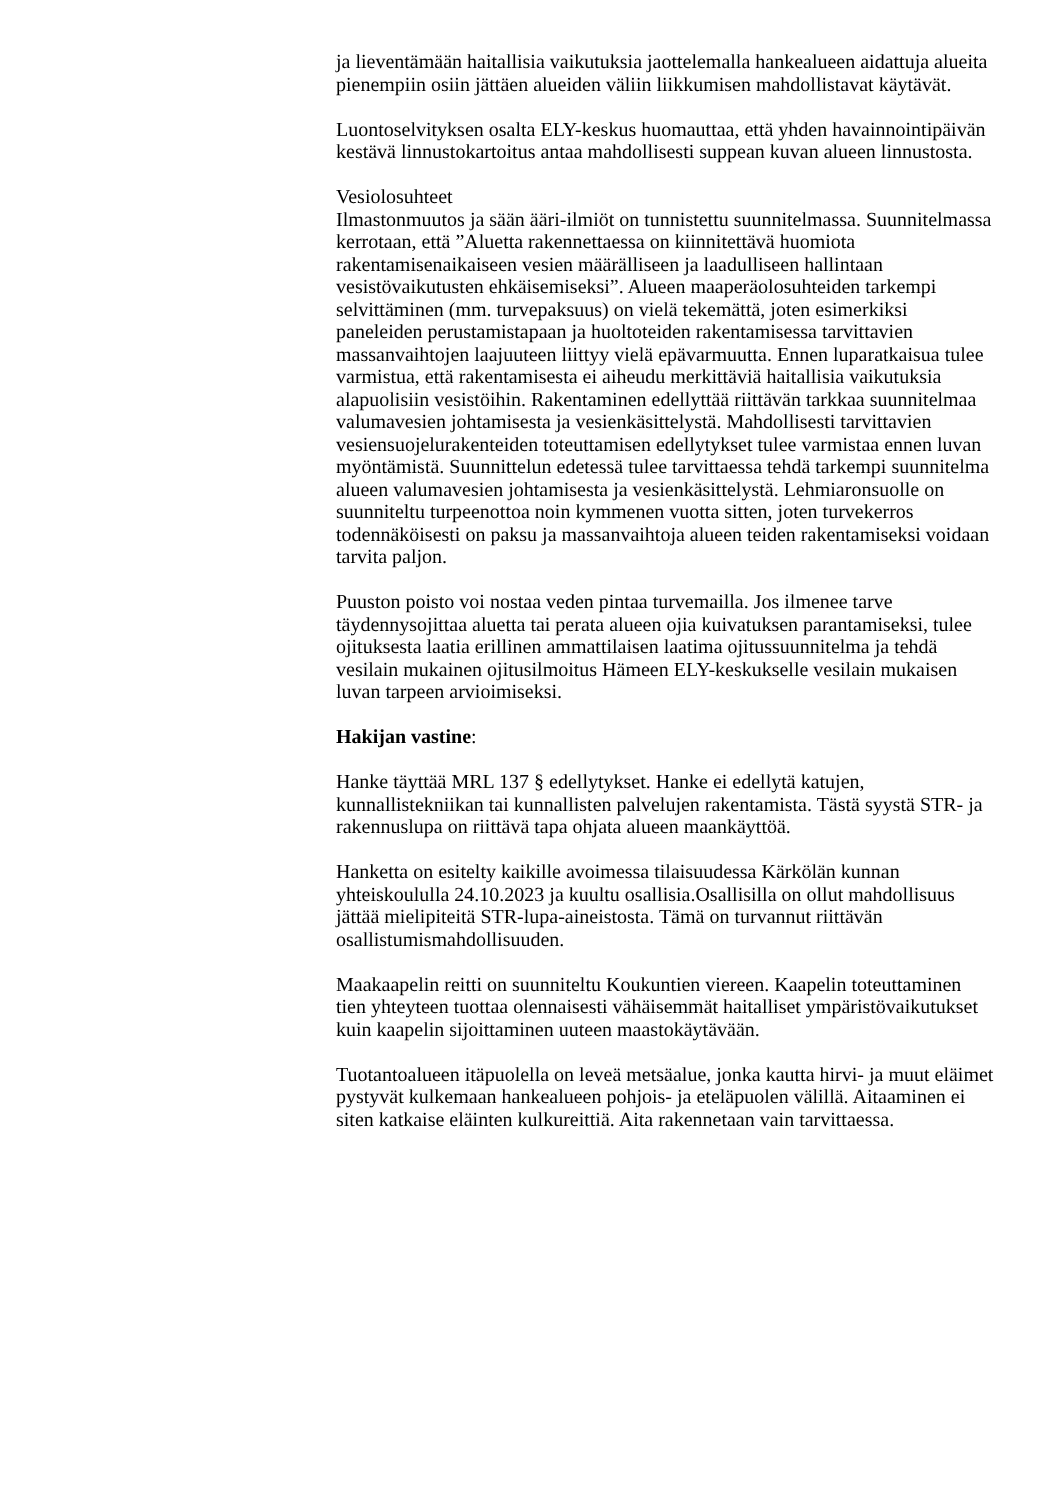ja lieventämään haitallisia vaikutuksia jaottelemalla hankealueen aidattuja alueita pienempiin osiin jättäen alueiden väliin liikkumisen mahdollistavat käytävät.
Luontoselvityksen osalta ELY-keskus huomauttaa, että yhden havainnointipäivän kestävä linnustokartoitus antaa mahdollisesti suppean kuvan alueen linnustosta.
Vesiolosuhteet
Ilmastonmuutos ja sään ääri-ilmiöt on tunnistettu suunnitelmassa. Suunnitelmassa kerrotaan, että ”Aluetta rakennettaessa on kiinnitettävä huomiota rakentamisenaikaiseen vesien määrälliseen ja laadulliseen hallintaan vesistövaikutusten ehkäisemiseksi”. Alueen maaperäolosuhteiden tarkempi selvittäminen (mm. turvepaksuus) on vielä tekemättä, joten esimerkiksi paneleiden perustamistapaan ja huoltoteiden rakentamisessa tarvittavien massanvaihtojen laajuuteen liittyy vielä epävarmuutta. Ennen luparatkaisua tulee varmistua, että rakentamisesta ei aiheudu merkittäviä haitallisia vaikutuksia alapuolisiin vesistöihin. Rakentaminen edellyttää riittävän tarkkaa suunnitelmaa valumavesien johtamisesta ja vesienkäsittelystä. Mahdollisesti tarvittavien vesiensuojelurakenteiden toteuttamisen edellytykset tulee varmistaa ennen luvan myöntämistä. Suunnittelun edetessä tulee tarvittaessa tehdä tarkempi suunnitelma alueen valumavesien johtamisesta ja vesienkäsittelystä. Lehmiaronsuolle on suunniteltu turpeenottoa noin kymmenen vuotta sitten, joten turvekerros todennäköisesti on paksu ja massanvaihtoja alueen teiden rakentamiseksi voidaan tarvita paljon.
Puuston poisto voi nostaa veden pintaa turvemailla. Jos ilmenee tarve täydennysojittaa aluetta tai perata alueen ojia kuivatuksen parantamiseksi, tulee ojituksesta laatia erillinen ammattilaisen laatima ojitussuunnitelma ja tehdä vesilain mukainen ojitusilmoitus Hämeen ELY-keskukselle vesilain mukaisen luvan tarpeen arvioimiseksi.
Hakijan vastine:
Hanke täyttää MRL 137 § edellytykset. Hanke ei edellytä katujen, kunnallistekniikan tai kunnallisten palvelujen rakentamista. Tästä syystä STR- ja rakennuslupa on riittävä tapa ohjata alueen maankäyttöä.
Hanketta on esitelty kaikille avoimessa tilaisuudessa Kärkölän kunnan yhteiskoululla 24.10.2023 ja kuultu osallisia.Osallisilla on ollut mahdollisuus jättää mielipiteitä STR-lupa-aineistosta. Tämä on turvannut riittävän osallistumismahdollisuuden.
Maakaapelin reitti on suunniteltu Koukuntien viereen. Kaapelin toteuttaminen tien yhteyteen tuottaa olennaisesti vähäisemmät haitalliset ympäristövaikutukset kuin kaapelin sijoittaminen uuteen maastokäytävään.
Tuotantoalueen itäpuolella on leveä metsäalue, jonka kautta hirvi- ja muut eläimet pystyvät kulkemaan hankealueen pohjois- ja eteläpuolen välillä. Aitaaminen ei siten katkaise eläinten kulkureittiä. Aita rakennetaan vain tarvittaessa.